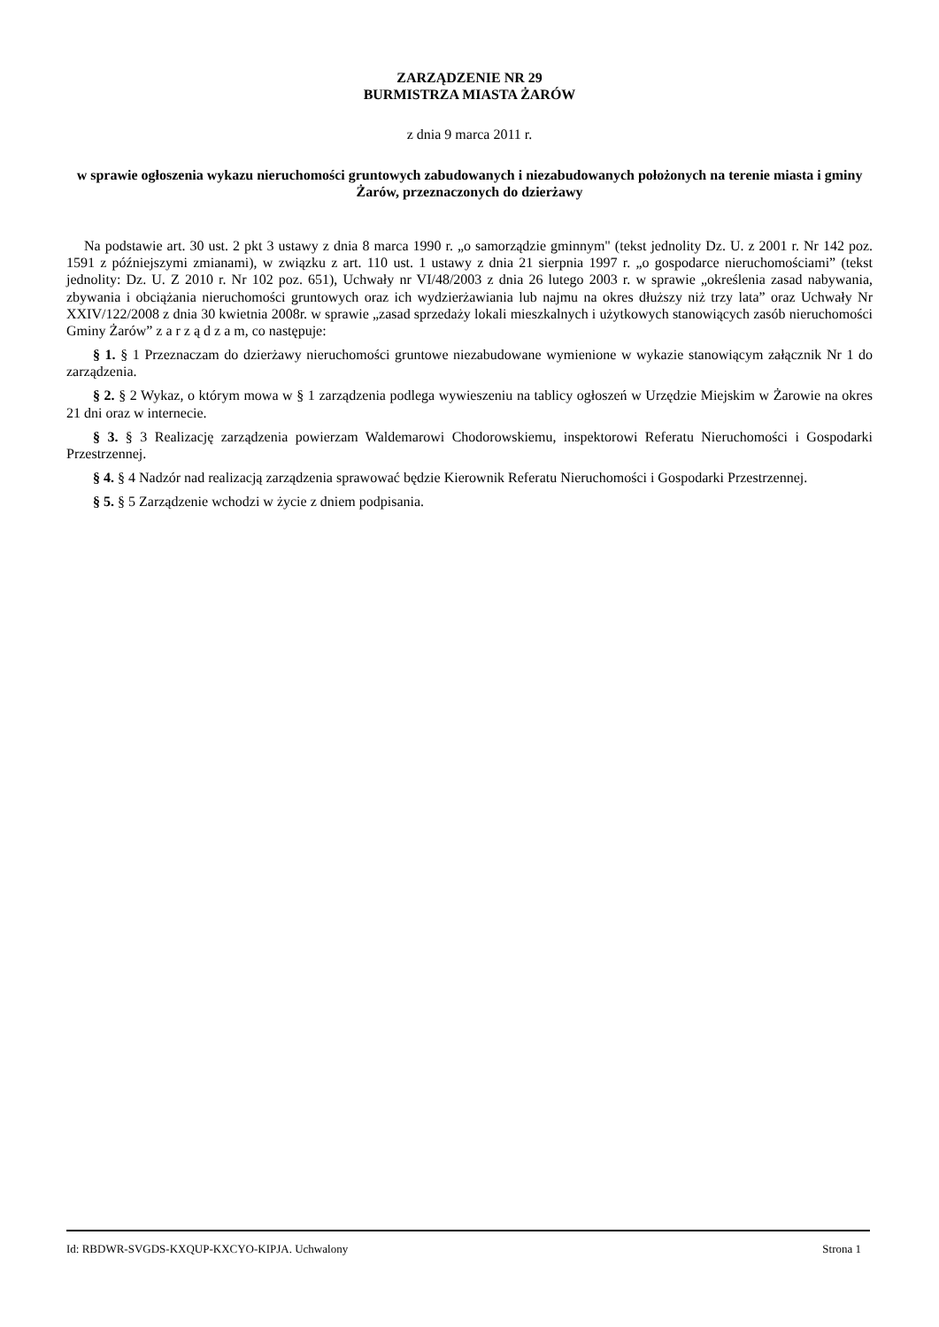ZARZĄDZENIE NR 29
BURMISTRZA MIASTA ŻARÓW
z dnia 9 marca 2011 r.
w sprawie ogłoszenia wykazu nieruchomości gruntowych zabudowanych i niezabudowanych położonych na terenie miasta i gminy Żarów, przeznaczonych do dzierżawy
Na podstawie art. 30 ust. 2 pkt 3 ustawy z dnia 8 marca 1990 r. „o samorządzie gminnym" (tekst jednolity Dz. U. z 2001 r. Nr 142 poz. 1591 z późniejszymi zmianami), w związku z art. 110 ust. 1 ustawy z dnia 21 sierpnia 1997 r. „o gospodarce nieruchomościami” (tekst jednolity: Dz. U. Z 2010 r. Nr 102 poz. 651), Uchwały nr VI/48/2003 z dnia 26 lutego 2003 r. w sprawie „określenia zasad nabywania, zbywania i obciążania nieruchomości gruntowych oraz ich wydzierżawiania lub najmu na okres dłuższy niż trzy lata” oraz Uchwały Nr XXIV/122/2008 z dnia 30 kwietnia 2008r. w sprawie „zasad sprzedaży lokali mieszkalnych i użytkowych stanowiących zasób nieruchomości Gminy Żarów” z a r z ą d z a m, co następuje:
§ 1. § 1 Przeznaczam do dzierżawy nieruchomości gruntowe niezabudowane wymienione w wykazie stanowiącym załącznik Nr 1 do zarządzenia.
§ 2. § 2 Wykaz, o którym mowa w § 1 zarządzenia podlega wywieszeniu na tablicy ogłoszeń w Urzędzie Miejskim w Żarowie na okres 21 dni oraz w internecie.
§ 3. § 3 Realizację zarządzenia powierzam Waldemarowi Chodorowskiemu, inspektorowi Referatu Nieruchomości i Gospodarki Przestrzennej.
§ 4. § 4 Nadzór nad realizacją zarządzenia sprawować będzie Kierownik Referatu Nieruchomości i Gospodarki Przestrzennej.
§ 5. § 5 Zarządzenie wchodzi w życie z dniem podpisania.
Id: RBDWR-SVGDS-KXQUP-KXCYO-KIPJA. Uchwalony Strona 1